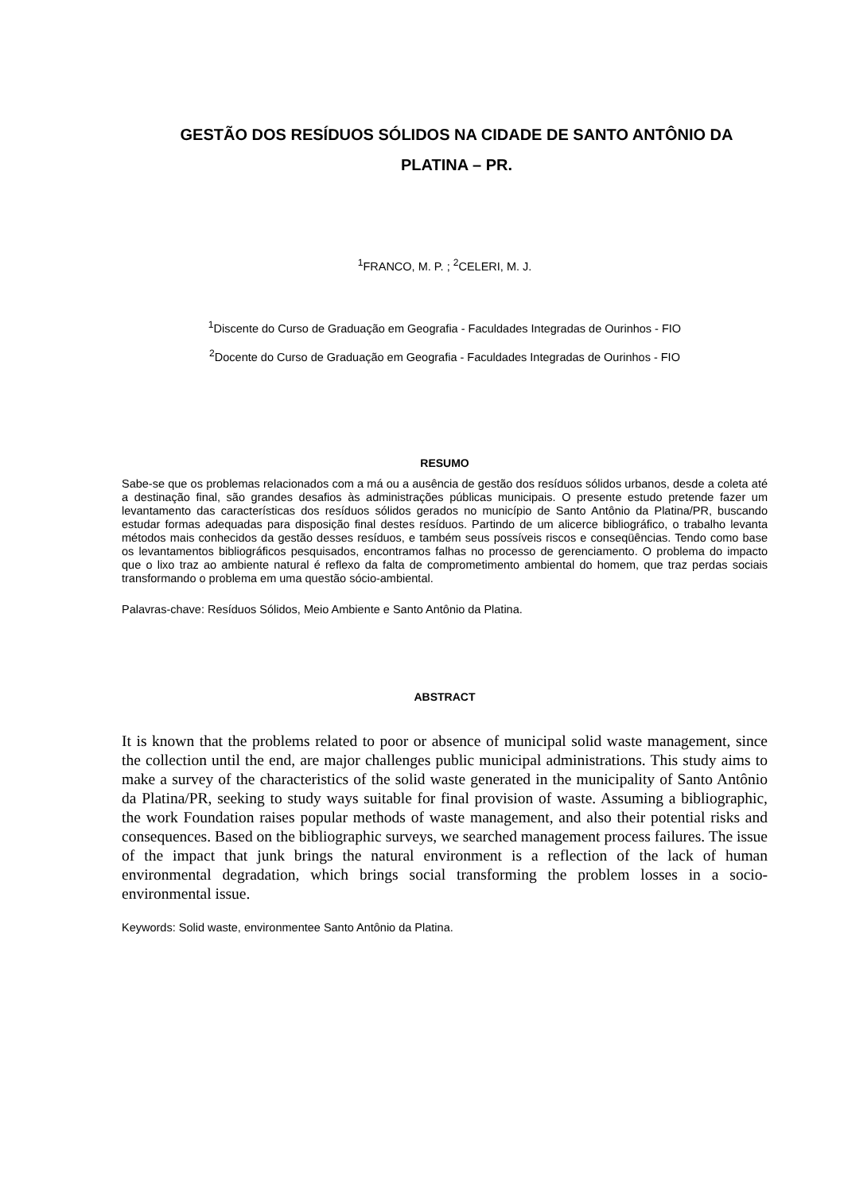GESTÃO DOS RESÍDUOS SÓLIDOS NA CIDADE DE SANTO ANTÔNIO DA PLATINA – PR.
<sup>1</sup> FRANCO, M. P. ; <sup>2</sup>CELERI, M. J.
<sup>1</sup> Discente do Curso de Graduação em Geografia - Faculdades Integradas de Ourinhos - FIO
<sup>2</sup> Docente do Curso de Graduação em Geografia - Faculdades Integradas de Ourinhos - FIO
RESUMO
Sabe-se que os problemas relacionados com a má ou a ausência de gestão dos resíduos sólidos urbanos, desde a coleta até a destinação final, são grandes desafios às administrações públicas municipais. O presente estudo pretende fazer um levantamento das características dos resíduos sólidos gerados no município de Santo Antônio da Platina/PR, buscando estudar formas adequadas para disposição final destes resíduos. Partindo de um alicerce bibliográfico, o trabalho levanta métodos mais conhecidos da gestão desses resíduos, e também seus possíveis riscos e conseqüências. Tendo como base os levantamentos bibliográficos pesquisados, encontramos falhas no processo de gerenciamento. O problema do impacto que o lixo traz ao ambiente natural é reflexo da falta de comprometimento ambiental do homem, que traz perdas sociais transformando o problema em uma questão sócio-ambiental.
Palavras-chave: Resíduos Sólidos, Meio Ambiente e Santo Antônio da Platina.
ABSTRACT
It is known that the problems related to poor or absence of municipal solid waste management, since the collection until the end, are major challenges public municipal administrations. This study aims to make a survey of the characteristics of the solid waste generated in the municipality of Santo Antônio da Platina/PR, seeking to study ways suitable for final provision of waste. Assuming a bibliographic, the work Foundation raises popular methods of waste management, and also their potential risks and consequences. Based on the bibliographic surveys, we searched management process failures. The issue of the impact that junk brings the natural environment is a reflection of the lack of human environmental degradation, which brings social transforming the problem losses in a socio-environmental issue.
Keywords: Solid waste, environmentee Santo Antônio da Platina.